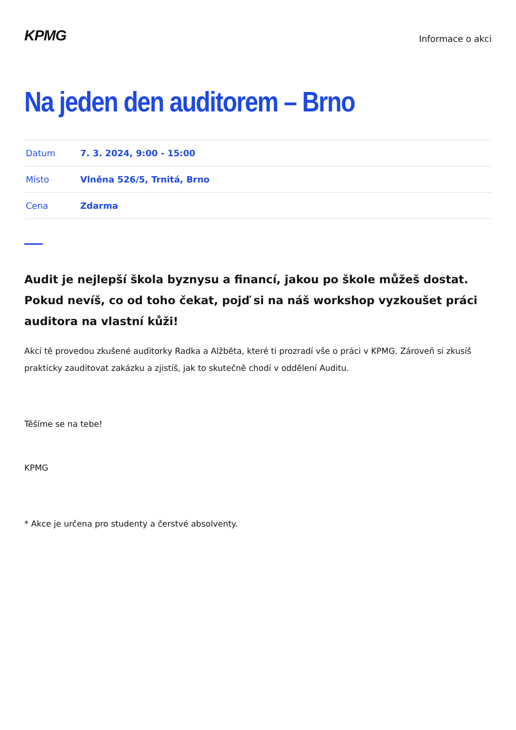KPMG
Informace o akci
Na jeden den auditorem – Brno
| Datum | 7. 3. 2024, 9:00 - 15:00 |
| Místo | Vlněna 526/5, Trnitá, Brno |
| Cena | Zdarma |
Audit je nejlepší škola byznysu a financí, jakou po škole můžeš dostat. Pokud nevíš, co od toho čekat, pojď si na náš workshop vyzkoušet práci auditora na vlastní kůži!
Akcí tě provedou zkušené auditorky Radka a Alžběta, které ti prozradí vše o práci v KPMG. Zároveň si zkusíš prakticky zauditovat zakázku a zjistíš, jak to skutečně chodí v oddělení Auditu.
Těšíme se na tebe!
KPMG
* Akce je určena pro studenty a čerstvé absolventy.